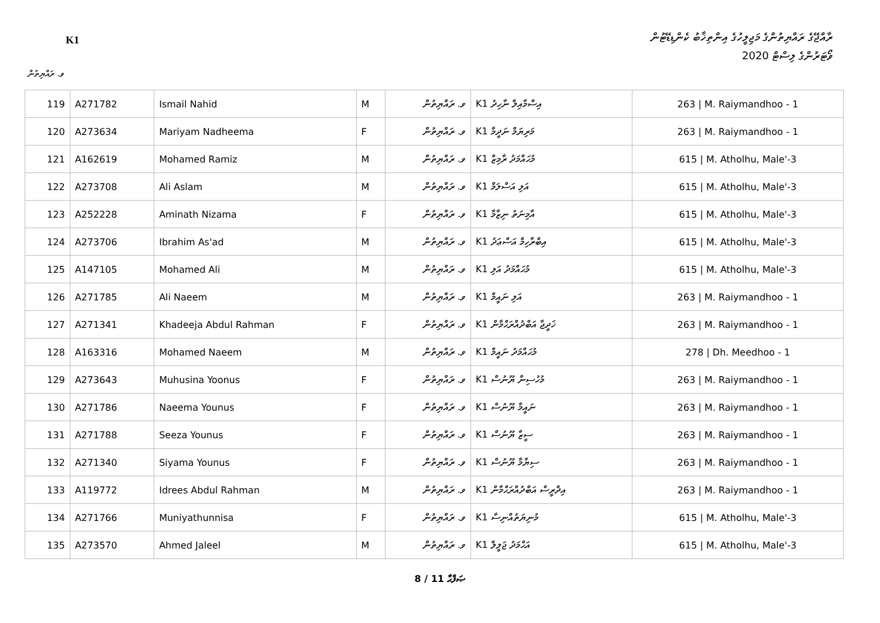K1
ރާއްޖޭގެ ރައްޔިތުންގެ މަޖިލީހުގެ އިންތިޚާބު ކެންޑިޑޭޓުން
ވޯޓަރުންގެ ލިސްޓް 2020
ވ. ރައްޔިތުން
| 119 | A271782 | Ismail Nahid | M | ވ. ރައްޔިތުން | K1 އިސްމާއިލް ނާހިދު | 263 / M. Raiymandhoo - 1 |
| 120 | A273634 | Mariyam Nadheema | F | ވ. ރައްޔިތުން | K1 މަރިޔަމް ނަދީމާ | 263 / M. Raiymandhoo - 1 |
| 121 | A162619 | Mohamed Ramiz | M | ވ. ރައްޔިތުން | K1 މުޙައްމަދު ރާމިޒް | 615 / M. Atholhu, Male'-3 |
| 122 | A273708 | Ali Aslam | M | ވ. ރައްޔިތުން | K1 އަލި އަސްލަމް | 615 / M. Atholhu, Male'-3 |
| 123 | A252228 | Aminath Nizama | F | ވ. ރައްޔިތުން | K1 އާމިނަތު ނިޒާމާ | 615 / M. Atholhu, Male'-3 |
| 124 | A273706 | Ibrahim As'ad | M | ވ. ރައްޔިތުން | K1 އިބްރާހިމް އަސްޢަދު | 615 / M. Atholhu, Male'-3 |
| 125 | A147105 | Mohamed Ali | M | ވ. ރައްޔިތުން | K1 މުޙައްމަދު އަލި | 615 / M. Atholhu, Male'-3 |
| 126 | A271785 | Ali Naeem | M | ވ. ރައްޔިތުން | K1 އަލި ނައީމް | 263 / M. Raiymandhoo - 1 |
| 127 | A271341 | Khadeeja Abdul Rahman | F | ވ. ރައްޔިތުން | K1 ޚަދީޖާ އަބްދުއްރަޙްމާން | 263 / M. Raiymandhoo - 1 |
| 128 | A163316 | Mohamed Naeem | M | ވ. ރައްޔިތުން | K1 މުޙައްމަދު ނައީމް | 278 / Dh. Meedhoo - 1 |
| 129 | A273643 | Muhusina Yoonus | F | ވ. ރައްޔިތުން | K1 މުހުސިނާ ޔޫނުސް | 263 / M. Raiymandhoo - 1 |
| 130 | A271786 | Naeema Younus | F | ވ. ރައްޔިތުން | K1 ނައީމާ ޔޫނުސް | 263 / M. Raiymandhoo - 1 |
| 131 | A271788 | Seeza Younus | F | ވ. ރައްޔިތުން | K1 ސީޒާ ޔޫނުސް | 263 / M. Raiymandhoo - 1 |
| 132 | A271340 | Siyama Younus | F | ވ. ރައްޔިތުން | K1 ސިޔާމާ ޔޫނުސް | 263 / M. Raiymandhoo - 1 |
| 133 | A119772 | Idrees Abdul Rahman | M | ވ. ރައްޔިތުން | K1 އިދްރީސް އަބްދުއްރަޙްމާން | 263 / M. Raiymandhoo - 1 |
| 134 | A271766 | Muniyathunnisa | F | ވ. ރައްޔިތުން | K1 މުނިޔަތުއްނިސާ | 615 / M. Atholhu, Male'-3 |
| 135 | A273570 | Ahmed Jaleel | M | ވ. ރައްޔިތުން | K1 އަޙްމަދު ޖަލީލް | 615 / M. Atholhu, Male'-3 |
8 / 11 ޞަފްޙާ